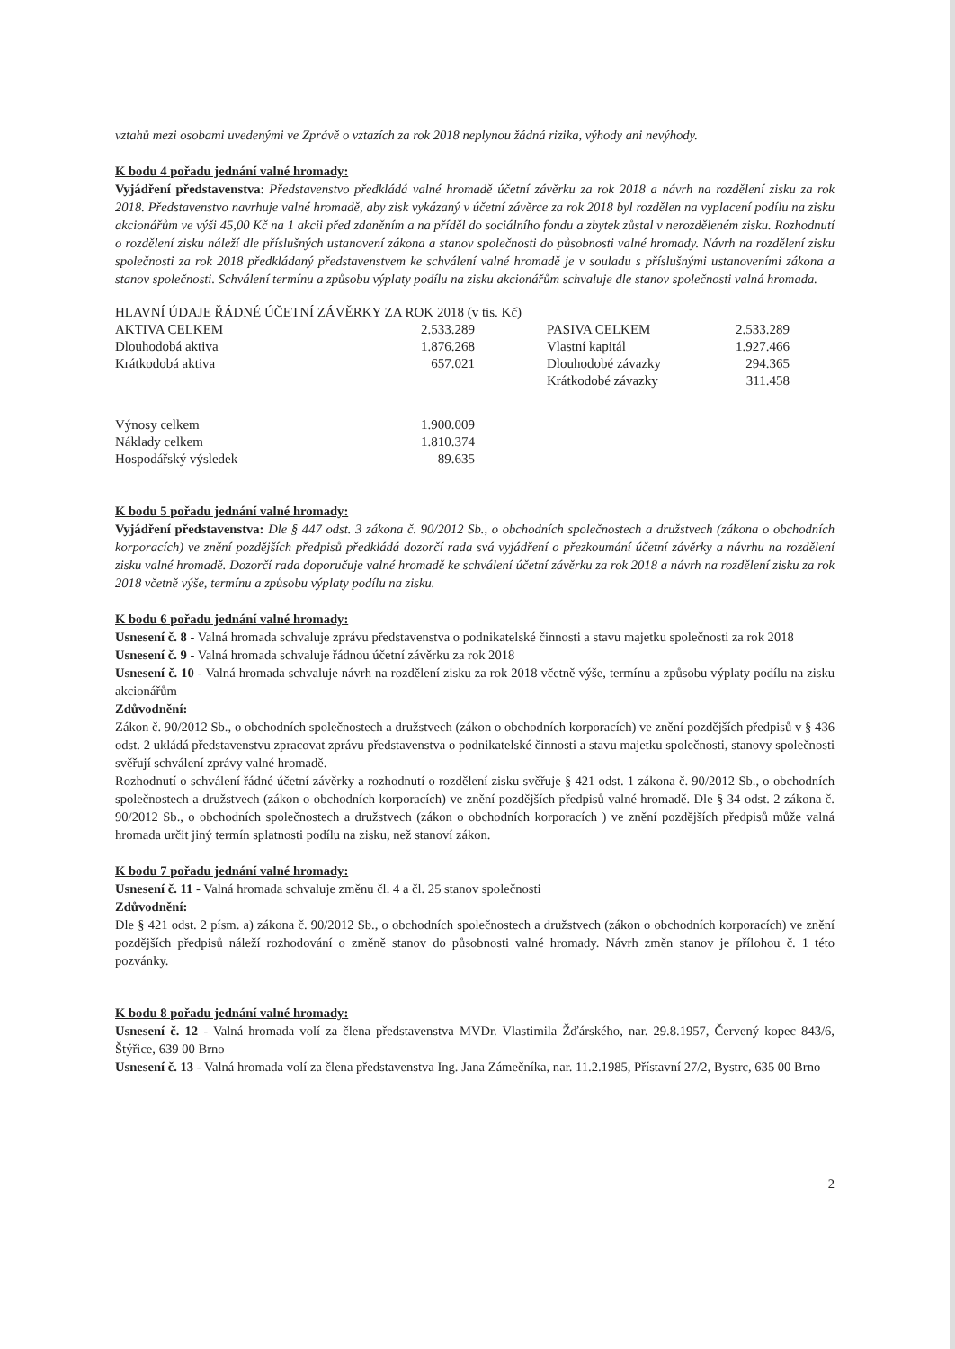vztahů mezi osobami uvedenými ve Zprávě o vztazích za rok 2018 neplynou žádná rizika, výhody ani nevýhody.
K bodu 4 pořadu jednání valné hromady:
Vyjádření představenstva: Představenstvo předkládá valné hromadě účetní závěrku za rok 2018 a návrh na rozdělení zisku za rok 2018. Představenstvo navrhuje valné hromadě, aby zisk vykázaný v účetní závěrce za rok 2018 byl rozdělen na vyplacení podílu na zisku akcionářům ve výši 45,00 Kč na 1 akcii před zdaněním a na příděl do sociálního fondu a zbytek zůstal v nerozděleném zisku. Rozhodnutí o rozdělení zisku náleží dle příslušných ustanovení zákona a stanov společnosti do působnosti valné hromady. Návrh na rozdělení zisku společnosti za rok 2018 předkládaný představenstvem ke schválení valné hromadě je v souladu s příslušnými ustanoveními zákona a stanov společnosti. Schválení termínu a způsobu výplaty podílu na zisku akcionářům schvaluje dle stanov společnosti valná hromada.
| HLAVNÍ ÚDAJE ŘÁDNÉ ÚČETNÍ ZÁVĚRKY ZA ROK 2018 (v tis. Kč) | | | | |
| AKTIVA CELKEM | 2.533.289 | | PASIVA CELKEM | 2.533.289 |
| Dlouhodobá aktiva | 1.876.268 | | Vlastní kapitál | 1.927.466 |
| Krátkodobá aktiva | 657.021 | | Dlouhodobé závazky | 294.365 |
| | | | Krátkodobé závazky | 311.458 |
| Výnosy celkem | 1.900.009 | | | |
| Náklady celkem | 1.810.374 | | | |
| Hospodářský výsledek | 89.635 | | | |
K bodu 5 pořadu jednání valné hromady:
Vyjádření představenstva: Dle § 447 odst. 3 zákona č. 90/2012 Sb., o obchodních společnostech a družstvech (zákona o obchodních korporacích) ve znění pozdějších předpisů předkládá dozorčí rada svá vyjádření o přezkoumání účetní závěrky a návrhu na rozdělení zisku valné hromadě. Dozorčí rada doporučuje valné hromadě ke schválení účetní závěrku za rok 2018 a návrh na rozdělení zisku za rok 2018 včetně výše, termínu a způsobu výplaty podílu na zisku.
K bodu 6 pořadu jednání valné hromady:
Usnesení č. 8 - Valná hromada schvaluje zprávu představenstva o podnikatelské činnosti a stavu majetku společnosti za rok 2018
Usnesení č. 9 - Valná hromada schvaluje řádnou účetní závěrku za rok 2018
Usnesení č. 10 - Valná hromada schvaluje návrh na rozdělení zisku za rok 2018 včetně výše, termínu a způsobu výplaty podílu na zisku akcionářům
Zdůvodnění:
Zákon č. 90/2012 Sb., o obchodních společnostech a družstvech (zákon o obchodních korporacích) ve znění pozdějších předpisů v § 436 odst. 2 ukládá představenstvu zpracovat zprávu představenstva o podnikatelské činnosti a stavu majetku společnosti, stanovy společnosti svěřují schválení zprávy valné hromadě.
Rozhodnutí o schválení řádné účetní závěrky a rozhodnutí o rozdělení zisku svěřuje § 421 odst. 1 zákona č. 90/2012 Sb., o obchodních společnostech a družstvech (zákon o obchodních korporacích) ve znění pozdějších předpisů valné hromadě. Dle § 34 odst. 2 zákona č. 90/2012 Sb., o obchodních společnostech a družstvech (zákon o obchodních korporacích ) ve znění pozdějších předpisů může valná hromada určit jiný termín splatnosti podílu na zisku, než stanoví zákon.
K bodu 7 pořadu jednání valné hromady:
Usnesení č. 11 - Valná hromada schvaluje změnu čl. 4 a čl. 25 stanov společnosti
Zdůvodnění:
Dle § 421 odst. 2 písm. a) zákona č. 90/2012 Sb., o obchodních společnostech a družstvech (zákon o obchodních korporacích) ve znění pozdějších předpisů náleží rozhodování o změně stanov do působnosti valné hromady. Návrh změn stanov je přílohou č. 1 této pozvánky.
K bodu 8 pořadu jednání valné hromady:
Usnesení č. 12 - Valná hromada volí za člena představenstva MVDr. Vlastimila Žďárského, nar. 29.8.1957, Červený kopec 843/6, Štýřice, 639 00 Brno
Usnesení č. 13 - Valná hromada volí za člena představenstva Ing. Jana Zámečníka, nar. 11.2.1985, Přístavní 27/2, Bystrc, 635 00 Brno
2